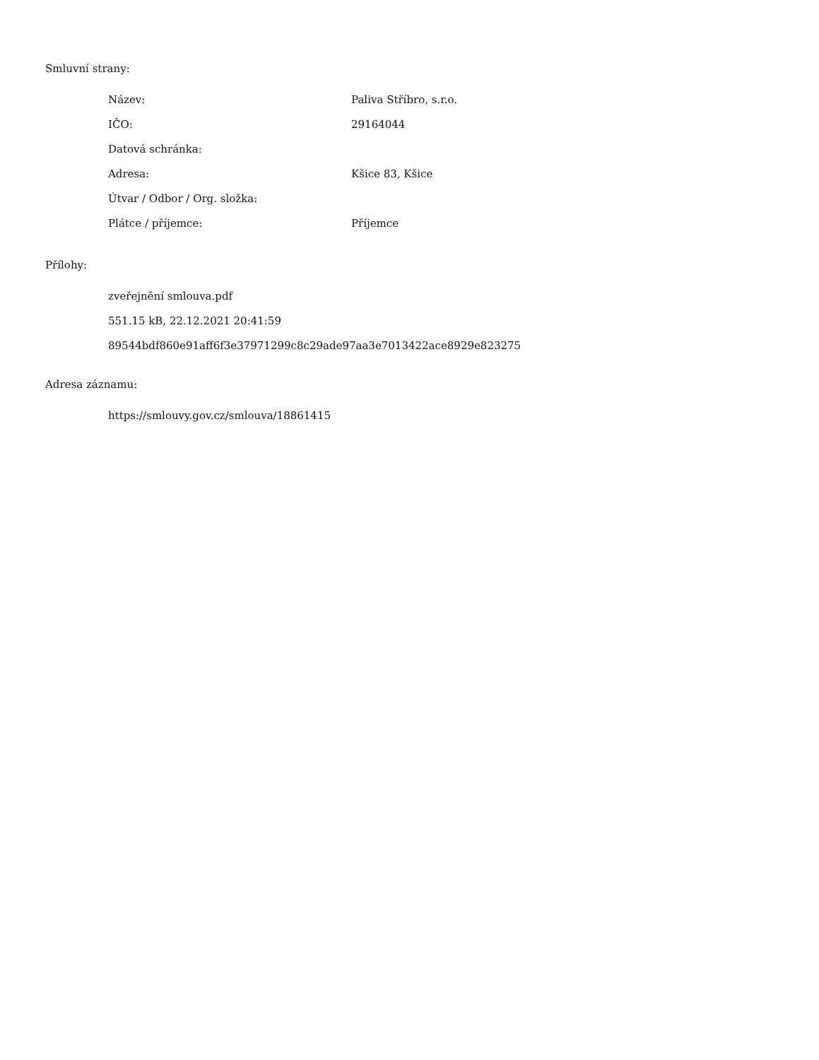Smluvní strany:
| Název: | Paliva Stříbro, s.r.o. |
| IČO: | 29164044 |
| Datová schránka: | |
| Adresa: | Kšice 83, Kšice |
| Útvar / Odbor / Org. složka: | |
| Plátce / příjemce: | Příjemce |
Přílohy:
zveřejnění smlouva.pdf
551.15 kB, 22.12.2021 20:41:59
89544bdf860e91aff6f3e37971299c8c29ade97aa3e7013422ace8929e823275
Adresa záznamu:
https://smlouvy.gov.cz/smlouva/18861415